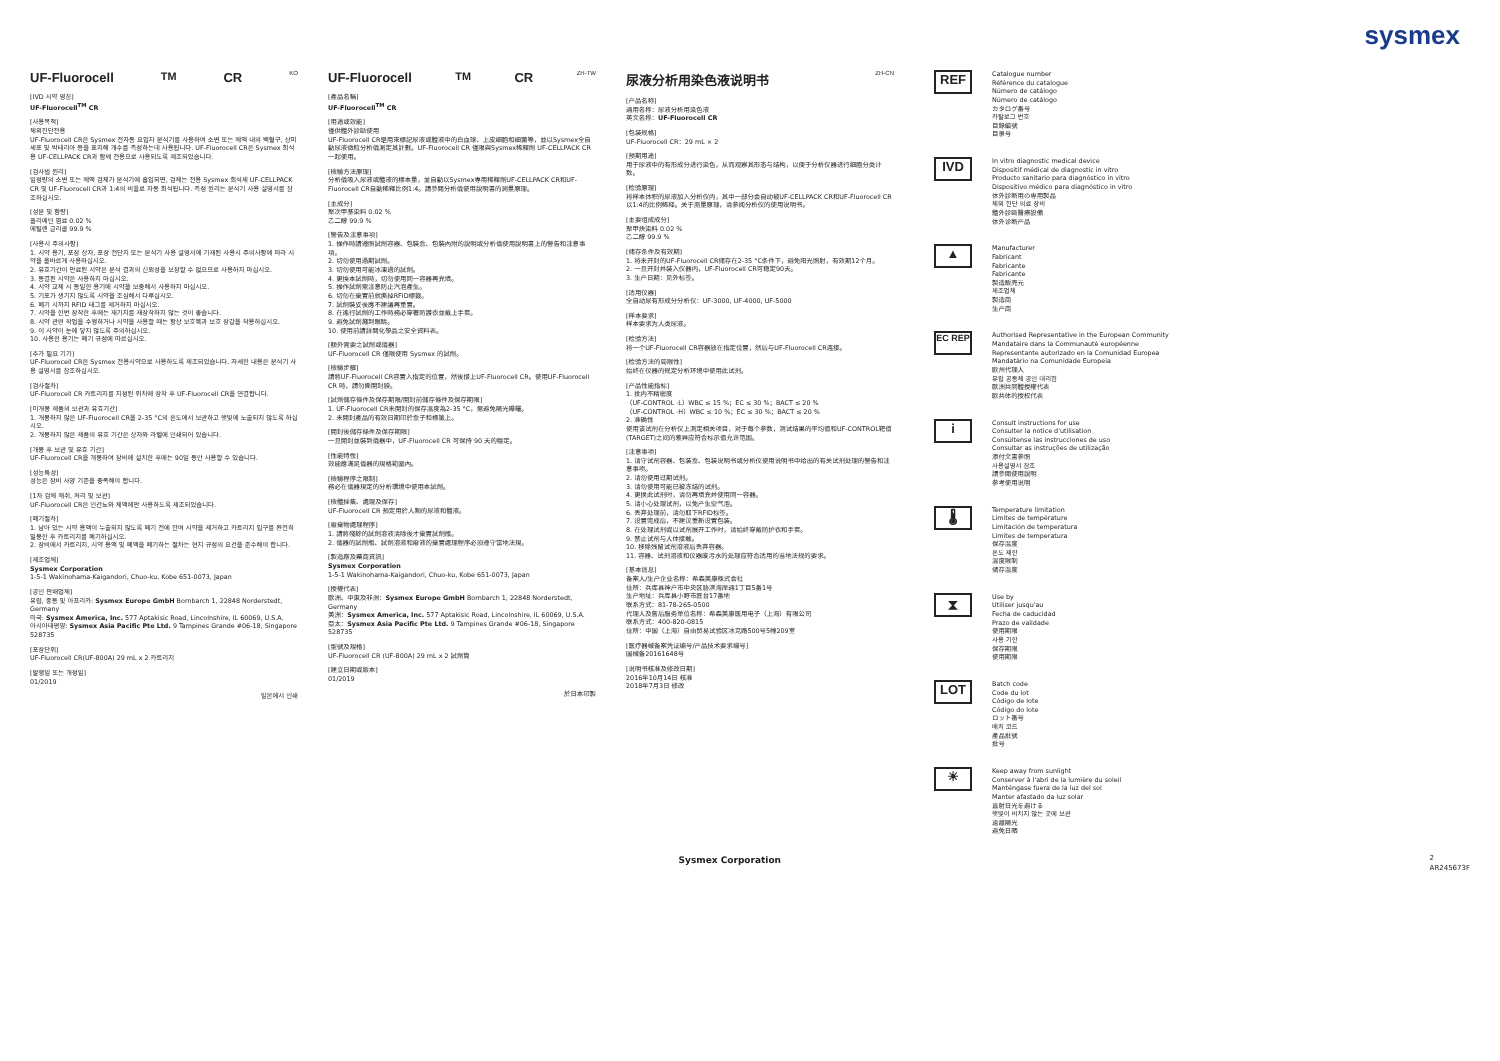sysmex
UF-Fluorocell<sup>TM</sup> CR KO
[IVD 시약 명칭]
UF-Fluorocell<sup>TM</sup> CR
[사용목적]
체외진단전용
UF-Fluorocell CR은 Sysmex 전자동 요입자 분석기를 사용하여 소변 또는 체액 내의 백혈구, 상피 세포 및 박테리아 등을 표지해 개수를 측정하는데 사용됩니다. UF-Fluorocell CR은 Sysmex 희석용 UF-CELLPACK CR과 함께 전용으로 사용되도록 제조되었습니다.
[검사법 원리]
일정량의 소변 또는 체액 검체가 분석기에 흡입되면, 검체는 전용 Sysmex 희석제 UF-CELLPACK CR 및 UF-Fluorocell CR과 1:4의 비율로 자동 희석됩니다. 측정 원리는 분석기 사용 설명서를 참조하십시오.
[성분 및 함량]
폴리메틴 염료 0.02 %
에틸렌 글리콜 99.9 %
[사용시 주의사항]
1. 시약 용기, 포장 상자, 포장 전단지 또는 분석기 사용 설명서에 기재된 사용시 주의사항에 따라 시약을 올바르게 사용하십시오.
2. 유효기간이 만료된 시약은 분석 결과의 신뢰성을 보장할 수 없으므로 사용하지 마십시오.
3. 동결된 시약은 사용하지 마십시오.
4. 시약 교체 시 동일한 용기에 시약을 보충해서 사용하지 마십시오.
5. 기포가 생기지 않도록 시약을 조심해서 다루십시오.
6. 폐기 시까지 RFID 태그를 제거하지 마십시오.
7. 시약을 한번 장착한 후에는 재기지를 재장착하지 않는 것이 좋습니다.
8. 시약 관련 작업을 수행하거나 시약을 사용할 때는 항상 보호복과 보호 장갑을 착용하십시오.
9. 이 시약이 눈에 닿지 않도록 주의하십시오.
10. 사용한 용기는 폐기 규정에 따르십시오.
[추가 필요 기기]
UF-Fluorocell CR은 Sysmex 전용시약으로 사용하도록 제조되었습니다. 자세한 내용은 분석기 사용 설명서를 참조하십시오.
[검사절차]
UF-Fluorocell CR 카트리지를 지정된 위치에 장착 후 UF-Fluorocell CR을 연결합니다.
[미개봉 제품의 보관과 유효기간]
1. 개봉하지 않은 UF-Fluorocell CR을 2-35 °C의 온도에서 보관하고 햇빛에 노출되지 않도록 하십시오.
2. 개봉하지 않은 제품의 유효 기간은 상자와 라벨에 인쇄되어 있습니다.
[개봉 후 보관 및 유효 기간]
UF-Fluorocell CR을 개봉하여 장비에 설치한 후에는 90일 동안 사용할 수 있습니다.
[성능특성]
성능은 장비 사양 기준을 충족해야 합니다.
[1차 검체 채취, 처리 및 보관]
UF-Fluorocell CR은 인간뇨와 체액에만 사용하도록 제조되었습니다.
[폐기절차]
1. 남아 있는 시약 용액이 누출되지 않도록 폐기 전에 잔여 시약을 제거하고 카트리지 입구를 완전히 밀봉한 후 카트리지를 폐기하십시오.
2. 장비에서 카트리지, 시약 용액 및 폐액을 폐기하는 절차는 현지 규정의 요건을 준수해야 합니다.
[제조업체]
Sysmex Corporation
1-5-1 Wakinohama-Kaigandori, Chuo-ku, Kobe 651-0073, Japan
[공인 판매업체]
유럽, 중동 및 아프리카: Sysmex Europe GmbH Bornbarch 1, 22848 Norderstedt, Germany
미국: Sysmex America, Inc. 577 Aptakisic Road, Lincolnshire, IL 60069, U.S.A.
아시아태평양: Sysmex Asia Pacific Pte Ltd. 9 Tampines Grande #06-18, Singapore 528735
[포장단위]
UF-Fluorocell CR(UF-800A) 29 mL x 2 카트리지
[발행일 또는 개정일]
01/2019
일본에서 인쇄
UF-Fluorocell<sup>TM</sup> CR ZH-TW
[產品名稱]
UF-Fluorocell<sup>TM</sup> CR
[用途或效能]
僅供體外診斷使用
UF-Fluorocell CR是用來標記尿液或體液中的白血球、上皮細胞和細菌等，並以Sysmex全自動尿液微粒分析儀測定其計數。UF-Fluorocell CR 僅限與Sysmex稀釋劑 UF-CELLPACK CR一起使用。
[檢驗方法原理]
分析儀吸入尿液或體液的標本量，並自動以Sysmex專用稀釋劑UF-CELLPACK CR和UF-Fluorocell CR自動稀釋比例1:4。請參閱分析儀使用說明書的測量原理。
[主成分]
聚次甲基染料 0.02 %
乙二醇 99.9 %
[警告及注意事項]
1. 操作時請遵照試劑容器、包裝盒、包裝內附的說明或分析儀使用說明書上的警告和注意事項。
2. 切勿使用過期試劑。
3. 切勿使用可能冰凍過的試劑。
4. 更換本試劑時，切勿使用同一容器再充填。
5. 操作試劑需注意防止汽泡產生。
6. 切勿在棄置前就撕掉RFID標籤。
7. 試劑裝妥後應不建議再重置。
8. 在進行試劑的工作時務必穿著防護衣並戴上手套。
9. 避免試劑濺到眼睛。
10. 使用前請詳閱化學品之安全資料表。
[額外需要之試劑或儀器]
UF-Fluorocell CR 僅限使用 Sysmex 的試劑。
[檢驗步驟]
請將UF-Fluorocell CR容置入指定的位置，然後接上UF-Fluorocell CR。使用UF-Fluorocell CR 時，請勿撕開封膜。
[試劑儲存條件及保存期限/開封前儲存條件及保存期限]
1. UF-Fluorocell CR未開封的保存溫度為2-35 °C，需避免陽光曝曬。
2. 未開封產品的有效日期印於盒子和標籤上。
[開封後儲存條件及保存期限]
一旦開封並裝到儀器中，UF-Fluorocell CR 可保持 90 天的穩定。
[性能特性]
效能應滿足儀器的規格範圍內。
[檢驗程序之限制]
務必在儀器規定的分析環境中使用本試劑。
[檢體採集、處理及保存]
UF-Fluorocell CR 預定用於人類的尿液和體液。
[廢棄物處理程序]
1. 請將殘餘的試劑溶液清除後才棄置試劑瓶。
2. 儀器的試劑瓶、試劑溶液和廢液的棄置處理程序必須遵守當地法規。
[製造廠及藥商資訊]
Sysmex Corporation
1-5-1 Wakinohama-Kaigandori, Chuo-ku, Kobe 651-0073, Japan
[授權代表]
歐洲、中東及非洲：Sysmex Europe GmbH Bornbarch 1, 22848 Norderstedt, Germany
美洲：Sysmex America, Inc. 577 Aptakisic Road, Lincolnshire, IL 60069, U.S.A.
亞太：Sysmex Asia Pacific Pte Ltd. 9 Tampines Grande #06-18, Singapore 528735
[型號及規格]
UF-Fluorocell CR (UF-800A) 29 mL x 2 試劑筒
[建立日期或版本]
01/2019
於日本印製
尿液分析用染色液说明书 ZH-CN
[产品名称]
通用名称：尿液分析用染色液
英文名称：UF-Fluorocell CR
[包装规格]
UF-Fluorocell CR：29 mL × 2
[预期用途]
用于尿液中的有形成分进行染色，从而观察其形态与结构，以便于分析仪器进行细胞分类计数。
[检验原理]
将样本体积的尿液加入分析仪内，其中一部分会自动被UF-CELLPACK CR和UF-Fluorocell CR以1:4的比例稀释。关于测量原理，请参阅分析仪的使用说明书。
[主要组成成分]
聚甲炔染料 0.02 %
乙二醇 99.9 %
[储存条件及有效期]
1. 将未开封的UF-Fluorocell CR储存在2-35 °C条件下，避免阳光照射，有效期12个月。
2. 一旦开封并装入仪器内，UF-Fluorocell CR可稳定90天。
3. 生产日期：见外标签。
[适用仪器]
全自动尿有形成分分析仪：UF-3000, UF-4000, UF-5000
[样本要求]
样本要求为人类尿液。
[检验方法]
将一个UF-Fluorocell CR容器放在指定位置，然后与UF-Fluorocell CR连接。
[检验方法的局限性]
始终在仪器的规定分析环境中使用此试剂。
[产品性能指标]
1. 批内不精密度
（UF-CONTROL ·L）WBC ≤ 15 %；EC ≤ 30 %；BACT ≤ 20 %
（UF-CONTROL ·H）WBC ≤ 10 %；EC ≤ 30 %；BACT ≤ 20 %
2. 准确性
使用该试剂在分析仪上测定相关项目，对于每个参数，测试结果的平均值和UF-CONTROL靶值(TARGET)之间的差异应符合标示值允许范围。
[注意事项]
1. 请守试剂容器、包装盒、包装说明书或分析仪使用说明书中给出的有关试剂处理的警告和注意事项。
2. 请勿使用过期试剂。
3. 请勿使用可能已被冻结的试剂。
4. 更换此试剂时，请勿再填充并使用同一容器。
5. 请小心处理试剂，以免产生空气泡。
6. 丢弃处理前，请勿取下RFID标签。
7. 设置完成后，不建议重新设置包装。
8. 在处理试剂或以试剂展开工作时，请始终穿戴防护衣和手套。
9. 禁止试剂与人体接触。
10. 移除残留试剂溶液后丢弃容器。
11. 容器、试剂溶液和仪器废污水的处理应符合适用的当地法规的要求。
[基本信息]
备案人/生产企业名称：希森美康株式会社
住所：兵库县神户市中央区胁滨海岸通1丁目5番1号
生产地址：兵库县小野市匠台17番地
联系方式：81-78-265-0500
代理人及售后服务单位名称：希森美康医用电子（上海）有限公司
联系方式：400-820-0815
住所：中国（上海）自由贸易试验区冰克路500号5幢209室
[医疗器械备案凭证编号/产品技术要求编号]
国械备20161648号
[说明书核准及修改日期]
2016年10月14日 核准
2018年7月3日 修改
REF
Catalogue number
Référence du catalogue
Número de catálogo
Número de catálogo
カタログ番号
카탈로그 번호
目錄編號
目录号
IVD
In vitro diagnostic medical device
Dispositif médical de diagnostic in vitro
Producto sanitario para diagnóstico in vitro
Dispositivo médico para diagnóstico in vitro
体外診断用の専用製品
체외 진단 의료 장비
體外診斷醫療設備
体外诊断产品
▲
Manufacturer
Fabricant
Fabricante
Fabricante
製造販売元
제조업체
製造商
生产商
EC REP
Authorised Representative in the European Community
Mandataire dans la Communauté européenne
Representante autorizado en la Comunidad Europea
Mandatário na Comunidade Europeia
欧州代理人
유럽 공동체 공인 대리점
歐洲共同體授權代表
欧共体的授权代表
i
Consult instructions for use
Consulter la notice d'utilisation
Consúltense las instrucciones de uso
Consultar as instruções de utilização
添付文書参照
사용설명서 참조
請參閱使用說明
参考使用说明
🌡
Temperature limitation
Limites de température
Limitación de temperatura
Limites de temperatura
保存温度
온도 제한
溫度限制
储存温度
⧗
Use by
Utiliser jusqu'au
Fecha de caducidad
Prazo de validade
使用期限
사용 기한
保存期限
使用期限
LOT
Batch code
Code du lot
Código de lote
Código do lote
ロット番号
배치 코드
產品批號
批号
☀
Keep away from sunlight
Conserver à l'abri de la lumière du soleil
Manténgase fuera de la luz del sol
Manter afastado da luz solar
直射日光を避ける
햇빛이 비치지 않는 곳에 보관
遠離陽光
避免日晒
Sysmex Corporation 2
AR245673F